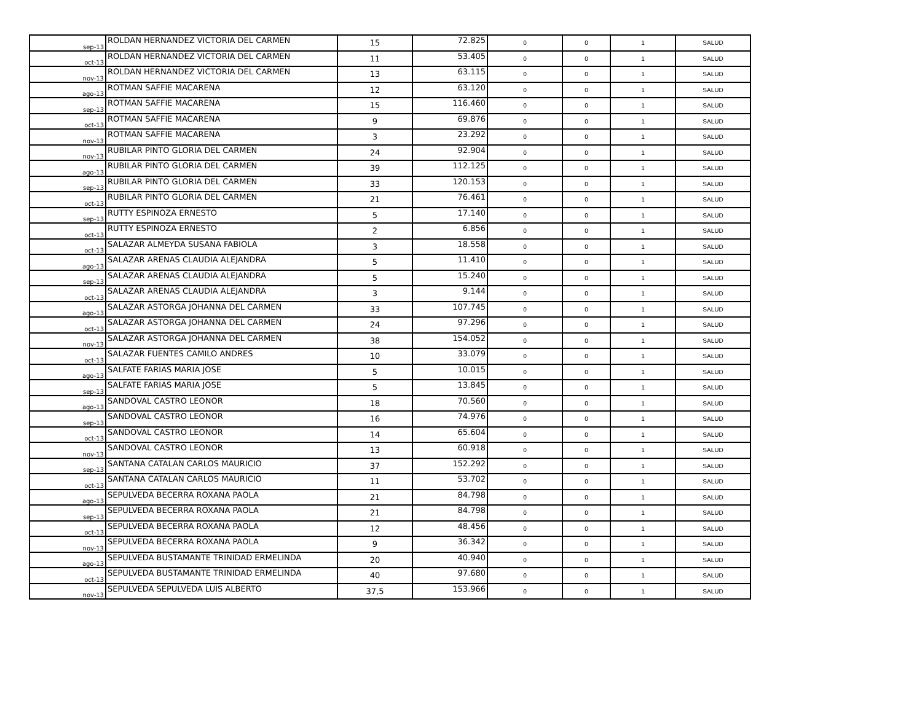| sep-13 | ROLDAN HERNANDEZ VICTORIA DEL CARMEN | 15 | 72.825 | 0 | 0 | 1 | SALUD |
| oct-13 | ROLDAN HERNANDEZ VICTORIA DEL CARMEN | 11 | 53.405 | 0 | 0 | 1 | SALUD |
| nov-13 | ROLDAN HERNANDEZ VICTORIA DEL CARMEN | 13 | 63.115 | 0 | 0 | 1 | SALUD |
| ago-13 | ROTMAN SAFFIE MACARENA | 12 | 63.120 | 0 | 0 | 1 | SALUD |
| sep-13 | ROTMAN SAFFIE MACARENA | 15 | 116.460 | 0 | 0 | 1 | SALUD |
| oct-13 | ROTMAN SAFFIE MACARENA | 9 | 69.876 | 0 | 0 | 1 | SALUD |
| nov-13 | ROTMAN SAFFIE MACARENA | 3 | 23.292 | 0 | 0 | 1 | SALUD |
| nov-13 | RUBILAR PINTO GLORIA DEL CARMEN | 24 | 92.904 | 0 | 0 | 1 | SALUD |
| ago-13 | RUBILAR PINTO GLORIA DEL CARMEN | 39 | 112.125 | 0 | 0 | 1 | SALUD |
| sep-13 | RUBILAR PINTO GLORIA DEL CARMEN | 33 | 120.153 | 0 | 0 | 1 | SALUD |
| oct-13 | RUBILAR PINTO GLORIA DEL CARMEN | 21 | 76.461 | 0 | 0 | 1 | SALUD |
| sep-13 | RUTTY ESPINOZA ERNESTO | 5 | 17.140 | 0 | 0 | 1 | SALUD |
| oct-13 | RUTTY ESPINOZA ERNESTO | 2 | 6.856 | 0 | 0 | 1 | SALUD |
| oct-13 | SALAZAR ALMEYDA SUSANA FABIOLA | 3 | 18.558 | 0 | 0 | 1 | SALUD |
| ago-13 | SALAZAR ARENAS CLAUDIA ALEJANDRA | 5 | 11.410 | 0 | 0 | 1 | SALUD |
| sep-13 | SALAZAR ARENAS CLAUDIA ALEJANDRA | 5 | 15.240 | 0 | 0 | 1 | SALUD |
| oct-13 | SALAZAR ARENAS CLAUDIA ALEJANDRA | 3 | 9.144 | 0 | 0 | 1 | SALUD |
| ago-13 | SALAZAR ASTORGA JOHANNA DEL CARMEN | 33 | 107.745 | 0 | 0 | 1 | SALUD |
| oct-13 | SALAZAR ASTORGA JOHANNA DEL CARMEN | 24 | 97.296 | 0 | 0 | 1 | SALUD |
| nov-13 | SALAZAR ASTORGA JOHANNA DEL CARMEN | 38 | 154.052 | 0 | 0 | 1 | SALUD |
| oct-13 | SALAZAR FUENTES CAMILO ANDRES | 10 | 33.079 | 0 | 0 | 1 | SALUD |
| ago-13 | SALFATE FARIAS MARIA JOSE | 5 | 10.015 | 0 | 0 | 1 | SALUD |
| sep-13 | SALFATE FARIAS MARIA JOSE | 5 | 13.845 | 0 | 0 | 1 | SALUD |
| ago-13 | SANDOVAL CASTRO LEONOR | 18 | 70.560 | 0 | 0 | 1 | SALUD |
| sep-13 | SANDOVAL CASTRO LEONOR | 16 | 74.976 | 0 | 0 | 1 | SALUD |
| oct-13 | SANDOVAL CASTRO LEONOR | 14 | 65.604 | 0 | 0 | 1 | SALUD |
| nov-13 | SANDOVAL CASTRO LEONOR | 13 | 60.918 | 0 | 0 | 1 | SALUD |
| sep-13 | SANTANA CATALAN CARLOS MAURICIO | 37 | 152.292 | 0 | 0 | 1 | SALUD |
| oct-13 | SANTANA CATALAN CARLOS MAURICIO | 11 | 53.702 | 0 | 0 | 1 | SALUD |
| ago-13 | SEPULVEDA BECERRA ROXANA PAOLA | 21 | 84.798 | 0 | 0 | 1 | SALUD |
| sep-13 | SEPULVEDA BECERRA ROXANA PAOLA | 21 | 84.798 | 0 | 0 | 1 | SALUD |
| oct-13 | SEPULVEDA BECERRA ROXANA PAOLA | 12 | 48.456 | 0 | 0 | 1 | SALUD |
| nov-13 | SEPULVEDA BECERRA ROXANA PAOLA | 9 | 36.342 | 0 | 0 | 1 | SALUD |
| ago-13 | SEPULVEDA BUSTAMANTE TRINIDAD ERMELINDA | 20 | 40.940 | 0 | 0 | 1 | SALUD |
| oct-13 | SEPULVEDA BUSTAMANTE TRINIDAD ERMELINDA | 40 | 97.680 | 0 | 0 | 1 | SALUD |
| nov-13 | SEPULVEDA SEPULVEDA LUIS ALBERTO | 37,5 | 153.966 | 0 | 0 | 1 | SALUD |